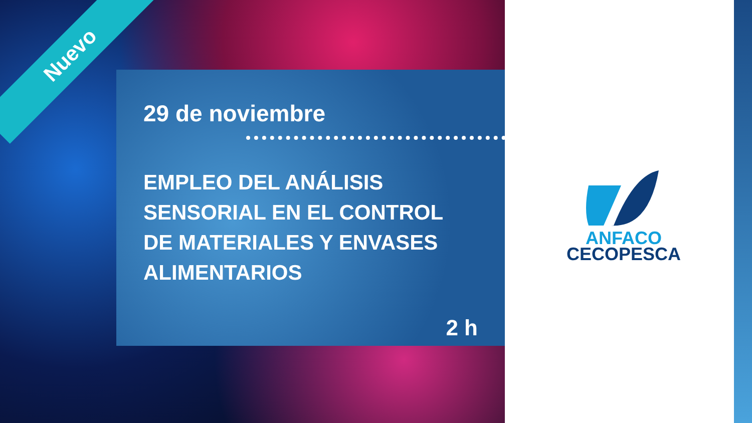Nuevo
29 de noviembre
EMPLEO DEL ANÁLISIS SENSORIAL EN EL CONTROL DE MATERIALES Y ENVASES ALIMENTARIOS
2 h
ANFACO
CECOPESCA